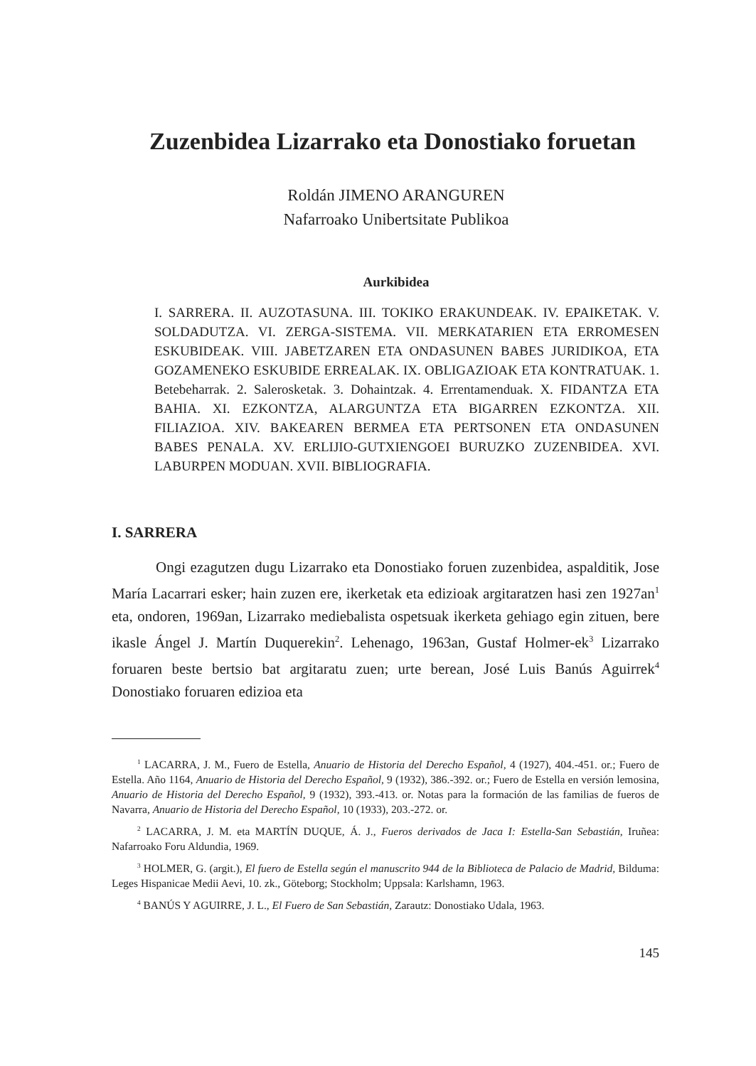Zuzenbidea Lizarrako eta Donostiako foruetan
Roldán JIMENO ARANGUREN
Nafarroako Unibertsitate Publikoa
Aurkibidea
I. SARRERA. II. AUZOTASUNA. III. TOKIKO ERAKUNDEAK. IV. EPAIKETAK. V. SOLDADUTZA. VI. ZERGA-SISTEMA. VII. MERKATARIEN ETA ERROMESEN ESKUBIDEAK. VIII. JABETZAREN ETA ONDASUNEN BABES JURIDIKOA, ETA GOZAMENEKO ESKUBIDE ERREALAK. IX. OBLIGAZIOAK ETA KONTRATUAK. 1. Betebeharrak. 2. Salerosketak. 3. Dohaintzak. 4. Errentamenduak. X. FIDANTZA ETA BAHIA. XI. EZKONTZA, ALARGUNTZA ETA BIGARREN EZKONTZA. XII. FILIAZIOA. XIV. BAKEAREN BERMEA ETA PERTSONEN ETA ONDASUNEN BABES PENALA. XV. ERLIJIO-GUTXIENGOEI BURUZKO ZUZENBIDEA. XVI. LABURPEN MODUAN. XVII. BIBLIOGRAFIA.
I. SARRERA
Ongi ezagutzen dugu Lizarrako eta Donostiako foruen zuzenbidea, aspal­ditik, Jose María Lacarrari esker; hain zuzen ere, ikerketak eta edizioak argita­ratzen hasi zen 1927an<sup>1</sup> eta, ondoren, 1969an, Lizarrako mediebalista ospetsuak ikerketa gehiago egin zituen, bere ikasle Ángel J. Martín Duquerekin<sup>2</sup>. Lehena­go, 1963an, Gustaf Holmer-ek<sup>3</sup> Lizarrako foruaren beste bertsio bat argitaratu zuen; urte berean, José Luis Banús Aguirrek<sup>4</sup> Donostiako foruaren edizioa eta
<sup>1</sup> LACARRA, J. M., Fuero de Estella, Anuario de Historia del Derecho Español, 4 (1927), 404.-451. or.; Fuero de Estella. Año 1164, Anuario de Historia del Derecho Español, 9 (1932), 386.-392. or.; Fuero de Estella en versión lemosina, Anuario de Historia del Derecho Español, 9 (1932), 393.-413. or. Notas para la formación de las familias de fueros de Navarra, Anuario de Historia del Derecho Español, 10 (1933), 203.-272. or.
<sup>2</sup> LACARRA, J. M. eta MARTÍN DUQUE, Á. J., Fueros derivados de Jaca I: Estella-San Sebastián, Iruñea: Nafarroako Foru Aldundia, 1969.
<sup>3</sup> HOLMER, G. (argit.), El fuero de Estella según el manuscrito 944 de la Biblioteca de Palacio de Madrid, Bilduma: Leges Hispanicae Medii Aevi, 10. zk., Göteborg; Stockholm; Uppsala: Karlshamn, 1963.
<sup>4</sup> BANÚS Y AGUIRRE, J. L., El Fuero de San Sebastián, Zarautz: Donostiako Udala, 1963.
145